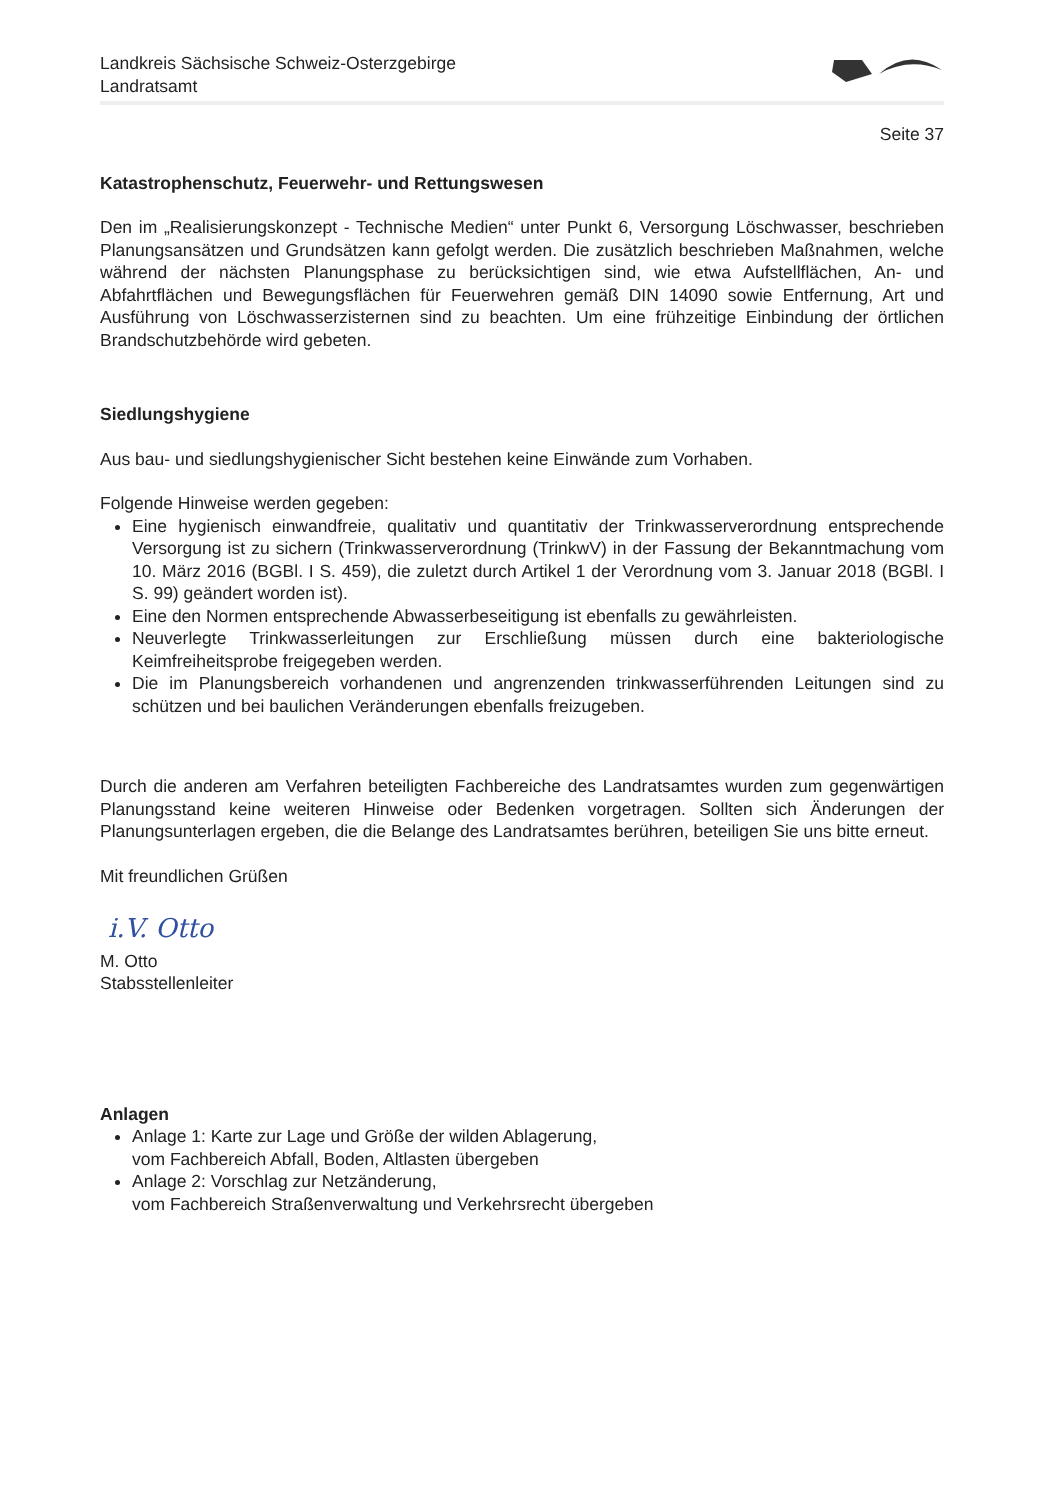Landkreis Sächsische Schweiz-Osterzgebirge
Landratsamt
Seite 37
Katastrophenschutz, Feuerwehr- und Rettungswesen
Den im „Realisierungskonzept - Technische Medien“ unter Punkt 6, Versorgung Löschwasser, beschrieben Planungsansätzen und Grundsätzen kann gefolgt werden. Die zusätzlich beschrieben Maßnahmen, welche während der nächsten Planungsphase zu berücksichtigen sind, wie etwa Aufstellflächen, An- und Abfahrtflächen und Bewegungsflächen für Feuerwehren gemäß DIN 14090 sowie Entfernung, Art und Ausführung von Löschwasserzisternen sind zu beachten. Um eine frühzeitige Einbindung der örtlichen Brandschutzbehörde wird gebeten.
Siedlungshygiene
Aus bau- und siedlungshygienischer Sicht bestehen keine Einwände zum Vorhaben.
Folgende Hinweise werden gegeben:
Eine hygienisch einwandfreie, qualitativ und quantitativ der Trinkwasserverordnung entsprechende Versorgung ist zu sichern (Trinkwasserverordnung (TrinkwV) in der Fassung der Bekanntmachung vom 10. März 2016 (BGBl. I S. 459), die zuletzt durch Artikel 1 der Verordnung vom 3. Januar 2018 (BGBl. I S. 99) geändert worden ist).
Eine den Normen entsprechende Abwasserbeseitigung ist ebenfalls zu gewährleisten.
Neuverlegte Trinkwasserleitungen zur Erschließung müssen durch eine bakteriologische Keimfreiheitsprobe freigegeben werden.
Die im Planungsbereich vorhandenen und angrenzenden trinkwasserführenden Leitungen sind zu schützen und bei baulichen Veränderungen ebenfalls freizugeben.
Durch die anderen am Verfahren beteiligten Fachbereiche des Landratsamtes wurden zum gegenwärtigen Planungsstand keine weiteren Hinweise oder Bedenken vorgetragen. Sollten sich Änderungen der Planungsunterlagen ergeben, die die Belange des Landratsamtes berühren, beteiligen Sie uns bitte erneut.
Mit freundlichen Grüßen
i.V. Otto
M. Otto
Stabsstellenleiter
Anlagen
Anlage 1: Karte zur Lage und Größe der wilden Ablagerung,
vom Fachbereich Abfall, Boden, Altlasten übergeben
Anlage 2: Vorschlag zur Netzänderung,
vom Fachbereich Straßenverwaltung und Verkehrsrecht übergeben